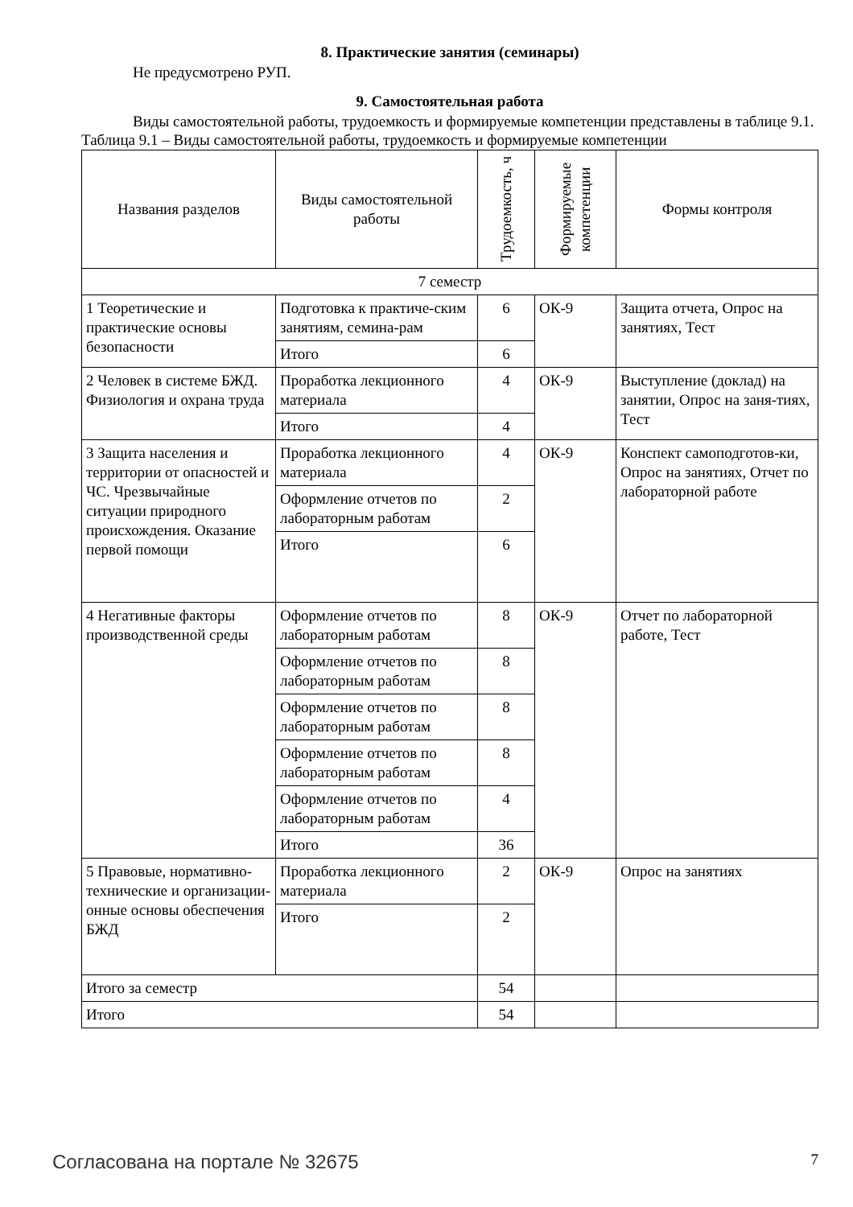8. Практические занятия (семинары)
Не предусмотрено РУП.
9. Самостоятельная работа
Виды самостоятельной работы, трудоемкость и формируемые компетенции представлены в таблице 9.1.
Таблица 9.1 – Виды самостоятельной работы, трудоемкость и формируемые компетенции
| Названия разделов | Виды самостоятельной работы | Трудоемкость, ч | Формируемые компетенции | Формы контроля |
| --- | --- | --- | --- | --- |
| 7 семестр | | | | |
| 1 Теоретические и практические основы безопасности | Подготовка к практиче-ским занятиям, семина-рам | 6 | ОК-9 | Защита отчета, Опрос на занятиях, Тест |
| | Итого | 6 | | |
| 2 Человек в системе БЖД. Физиология и охрана труда | Проработка лекционного материала | 4 | ОК-9 | Выступление (доклад) на занятии, Опрос на заня-тиях, Тест |
| | Итого | 4 | | |
| 3 Защита населения и территории от опасностей и ЧС. Чрезвычайные ситуации природного происхождения. Оказание первой помощи | Проработка лекционного материала | 4 | ОК-9 | Конспект самоподготов-ки, Опрос на занятиях, Отчет по лабораторной работе |
| | Оформление отчетов по лабораторным работам | 2 | | |
| | Итого | 6 | | |
| 4 Негативные факторы производственной среды | Оформление отчетов по лабораторным работам | 8 | ОК-9 | Отчет по лабораторной работе, Тест |
| | Оформление отчетов по лабораторным работам | 8 | | |
| | Оформление отчетов по лабораторным работам | 8 | | |
| | Оформление отчетов по лабораторным работам | 8 | | |
| | Оформление отчетов по лабораторным работам | 4 | | |
| | Итого | 36 | | |
| 5 Правовые, нормативно-технические и организации-онные основы обеспечения БЖД | Проработка лекционного материала | 2 | ОК-9 | Опрос на занятиях |
| | Итого | 2 | | |
| Итого за семестр | | 54 | | |
| Итого | | 54 | | |
Согласована на портале № 32675 7